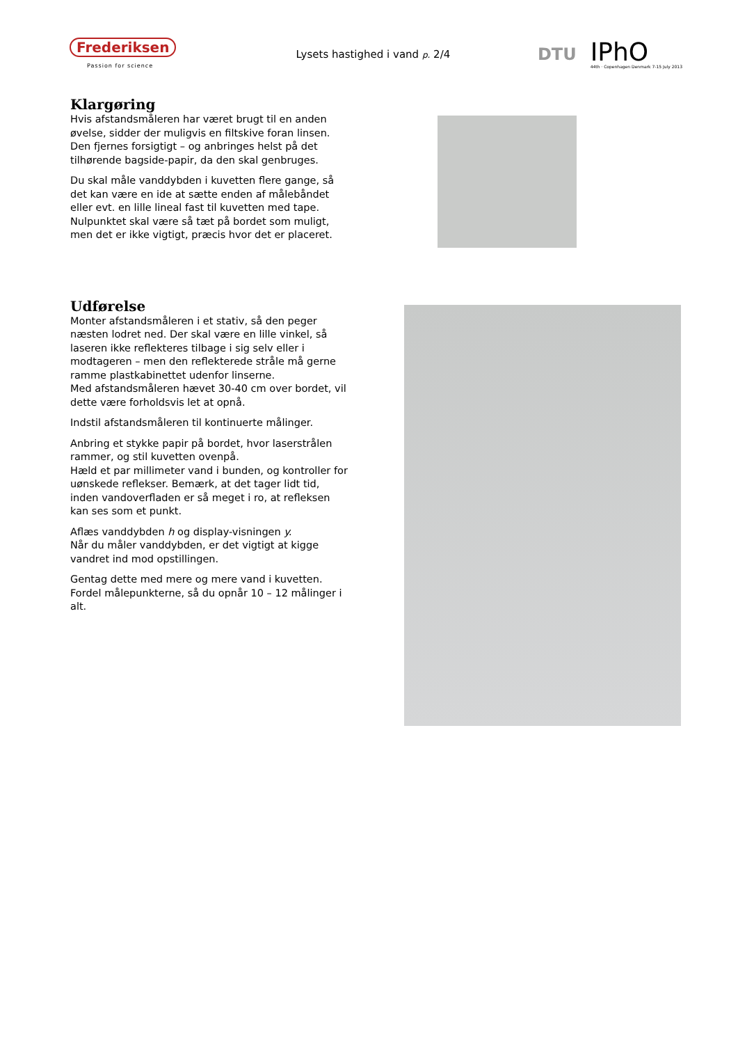Frederiksen
Passion for science
Lysets hastighed i vand p. 2/4
DTU
IPhO
44th · Copenhagen Denmark 7-15 July 2013
Klargøring
Hvis afstandsmåleren har været brugt til en anden øvelse, sidder der muligvis en filtskive foran linsen. Den fjernes forsigtigt – og anbringes helst på det tilhørende bagside-papir, da den skal genbruges.
Du skal måle vanddybden i kuvetten flere gange, så det kan være en ide at sætte enden af målebåndet eller evt. en lille lineal fast til kuvetten med tape. Nulpunktet skal være så tæt på bordet som muligt, men det er ikke vigtigt, præcis hvor det er placeret.
Udførelse
Monter afstandsmåleren i et stativ, så den peger næsten lodret ned. Der skal være en lille vinkel, så laseren ikke reflekteres tilbage i sig selv eller i modtageren – men den reflekterede stråle må gerne ramme plastkabinettet udenfor linserne.
Med afstandsmåleren hævet 30-40 cm over bordet, vil dette være forholdsvis let at opnå.
Indstil afstandsmåleren til kontinuerte målinger.
Anbring et stykke papir på bordet, hvor laserstrålen rammer, og stil kuvetten ovenpå.
Hæld et par millimeter vand i bunden, og kontroller for uønskede reflekser. Bemærk, at det tager lidt tid, inden vandoverfladen er så meget i ro, at refleksen kan ses som et punkt.
Aflæs vanddybden h og display-visningen y.
Når du måler vanddybden, er det vigtigt at kigge vandret ind mod opstillingen.
Gentag dette med mere og mere vand i kuvetten. Fordel målepunkterne, så du opnår 10 – 12 målinger i alt.